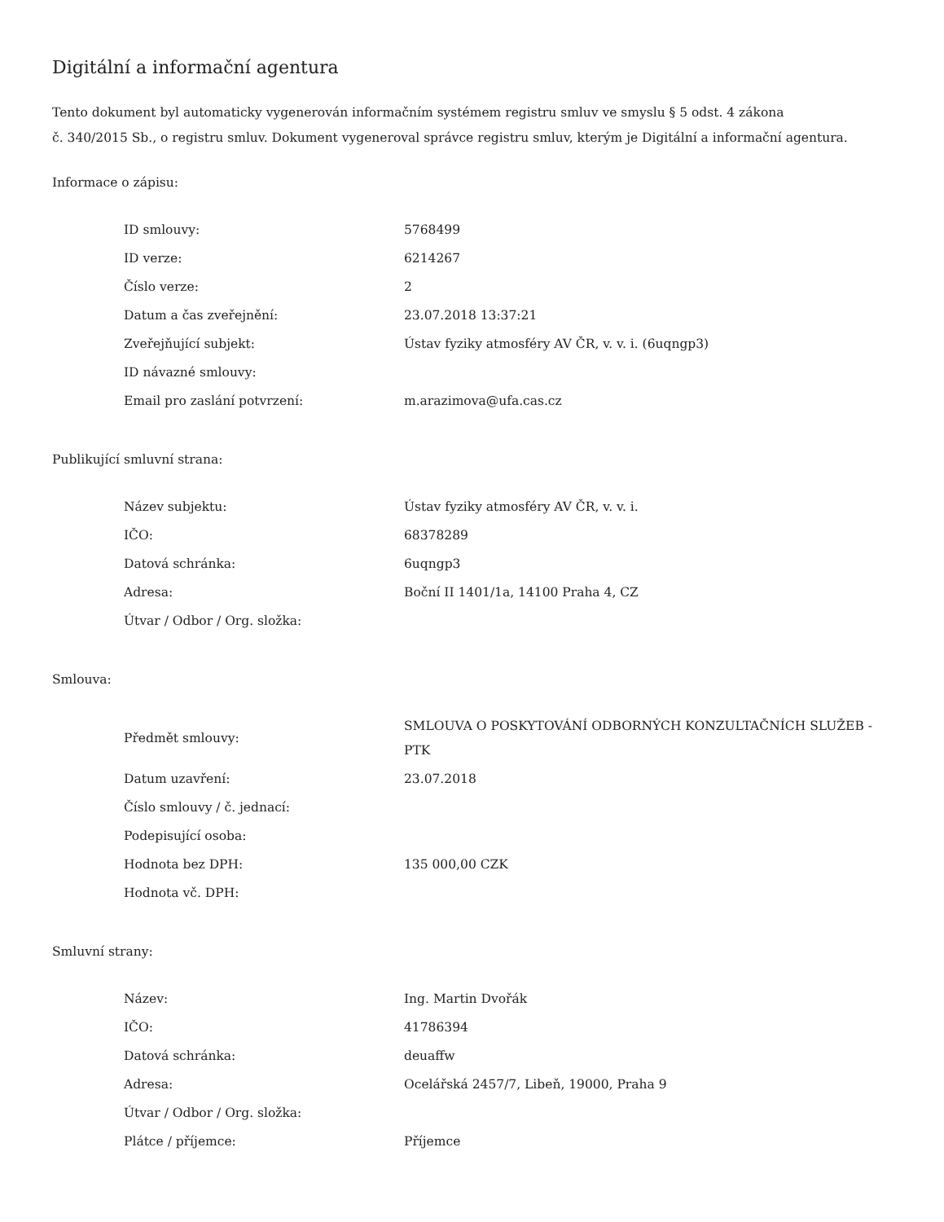Digitální a informační agentura
Tento dokument byl automaticky vygenerován informačním systémem registru smluv ve smyslu § 5 odst. 4 zákona
č. 340/2015 Sb., o registru smluv. Dokument vygeneroval správce registru smluv, kterým je Digitální a informační agentura.
Informace o zápisu:
| ID smlouvy: | 5768499 |
| ID verze: | 6214267 |
| Číslo verze: | 2 |
| Datum a čas zveřejnění: | 23.07.2018 13:37:21 |
| Zveřejňující subjekt: | Ústav fyziky atmosféry AV ČR, v. v. i. (6uqngp3) |
| ID návazné smlouvy: | |
| Email pro zaslání potvrzení: | m.arazimova@ufa.cas.cz |
Publikující smluvní strana:
| Název subjektu: | Ústav fyziky atmosféry AV ČR, v. v. i. |
| IČO: | 68378289 |
| Datová schránka: | 6uqngp3 |
| Adresa: | Boční II 1401/1a, 14100 Praha 4, CZ |
| Útvar / Odbor / Org. složka: | |
Smlouva:
| Předmět smlouvy: | SMLOUVA O POSKYTOVÁNÍ ODBORNÝCH KONZULTAČNÍCH SLUŽEB - PTK |
| Datum uzavření: | 23.07.2018 |
| Číslo smlouvy / č. jednací: | |
| Podepisující osoba: | |
| Hodnota bez DPH: | 135 000,00 CZK |
| Hodnota vč. DPH: | |
Smluvní strany:
| Název: | Ing. Martin Dvořák |
| IČO: | 41786394 |
| Datová schránka: | deuaffw |
| Adresa: | Ocelářská 2457/7, Libeň, 19000, Praha 9 |
| Útvar / Odbor / Org. složka: | |
| Plátce / příjemce: | Příjemce |